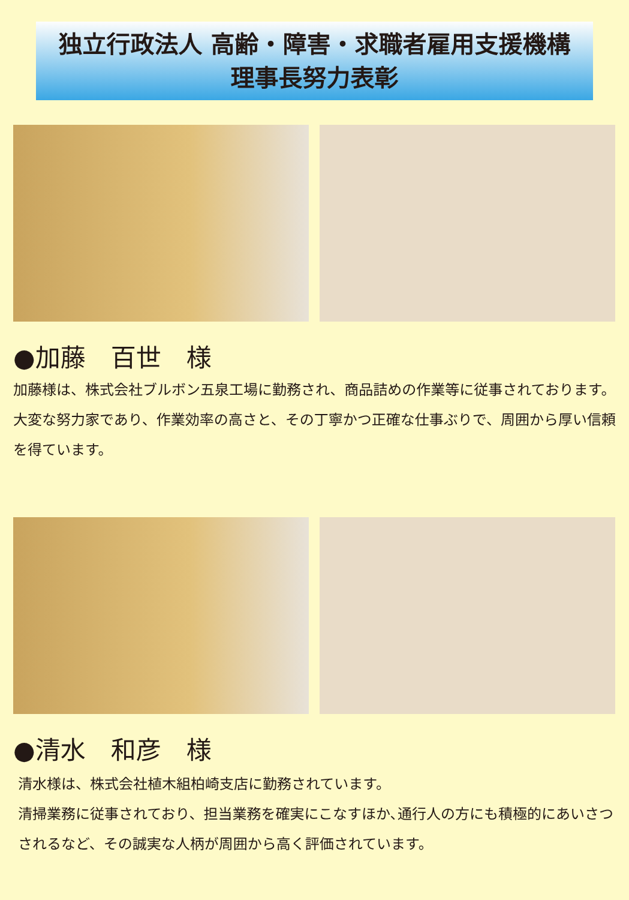独立行政法人 高齢・障害・求職者雇用支援機構
理事長努力表彰
●加藤　百世　様
加藤様は、株式会社ブルボン五泉工場に勤務され、商品詰めの作業等に従事されております。大変な努力家であり、作業効率の高さと、その丁寧かつ正確な仕事ぶりで、周囲から厚い信頼を得ています。
●清水　和彦　様
清水様は、株式会社植木組柏崎支店に勤務されています。
清掃業務に従事されており、担当業務を確実にこなすほか､通行人の方にも積極的にあいさつされるなど、その誠実な人柄が周囲から高く評価されています。